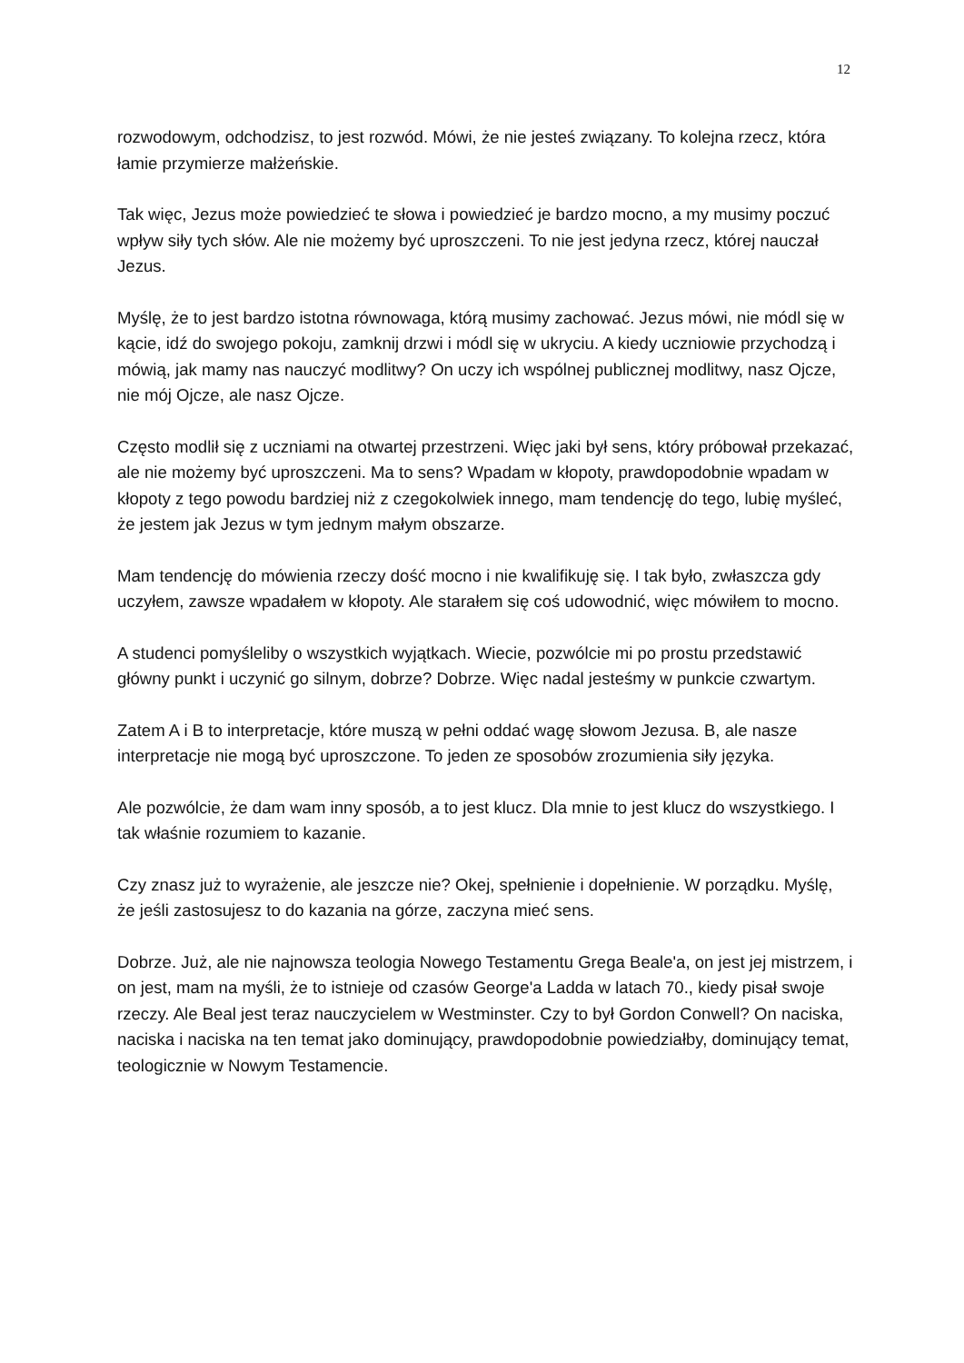12
rozwodowym, odchodzisz, to jest rozwód. Mówi, że nie jesteś związany. To kolejna rzecz, która łamie przymierze małżeńskie.
Tak więc, Jezus może powiedzieć te słowa i powiedzieć je bardzo mocno, a my musimy poczuć wpływ siły tych słów. Ale nie możemy być uproszczeni. To nie jest jedyna rzecz, której nauczał Jezus.
Myślę, że to jest bardzo istotna równowaga, którą musimy zachować. Jezus mówi, nie módl się w kącie, idź do swojego pokoju, zamknij drzwi i módl się w ukryciu. A kiedy uczniowie przychodzą i mówią, jak mamy nas nauczyć modlitwy? On uczy ich wspólnej publicznej modlitwy, nasz Ojcze, nie mój Ojcze, ale nasz Ojcze.
Często modlił się z uczniami na otwartej przestrzeni. Więc jaki był sens, który próbował przekazać, ale nie możemy być uproszczeni. Ma to sens? Wpadam w kłopoty, prawdopodobnie wpadam w kłopoty z tego powodu bardziej niż z czegokolwiek innego, mam tendencję do tego, lubię myśleć, że jestem jak Jezus w tym jednym małym obszarze.
Mam tendencję do mówienia rzeczy dość mocno i nie kwalifikuję się. I tak było, zwłaszcza gdy uczyłem, zawsze wpadałem w kłopoty. Ale starałem się coś udowodnić, więc mówiłem to mocno.
A studenci pomyśleliby o wszystkich wyjątkach. Wiecie, pozwólcie mi po prostu przedstawić główny punkt i uczynić go silnym, dobrze? Dobrze. Więc nadal jesteśmy w punkcie czwartym.
Zatem A i B to interpretacje, które muszą w pełni oddać wagę słowom Jezusa. B, ale nasze interpretacje nie mogą być uproszczone. To jeden ze sposobów zrozumienia siły języka.
Ale pozwólcie, że dam wam inny sposób, a to jest klucz. Dla mnie to jest klucz do wszystkiego. I tak właśnie rozumiem to kazanie.
Czy znasz już to wyrażenie, ale jeszcze nie? Okej, spełnienie i dopełnienie. W porządku. Myślę, że jeśli zastosujesz to do kazania na górze, zaczyna mieć sens.
Dobrze. Już, ale nie najnowsza teologia Nowego Testamentu Grega Beale'a, on jest jej mistrzem, i on jest, mam na myśli, że to istnieje od czasów George'a Ladda w latach 70., kiedy pisał swoje rzeczy. Ale Beal jest teraz nauczycielem w Westminster. Czy to był Gordon Conwell? On naciska, naciska i naciska na ten temat jako dominujący, prawdopodobnie powiedziałby, dominujący temat, teologicznie w Nowym Testamencie.